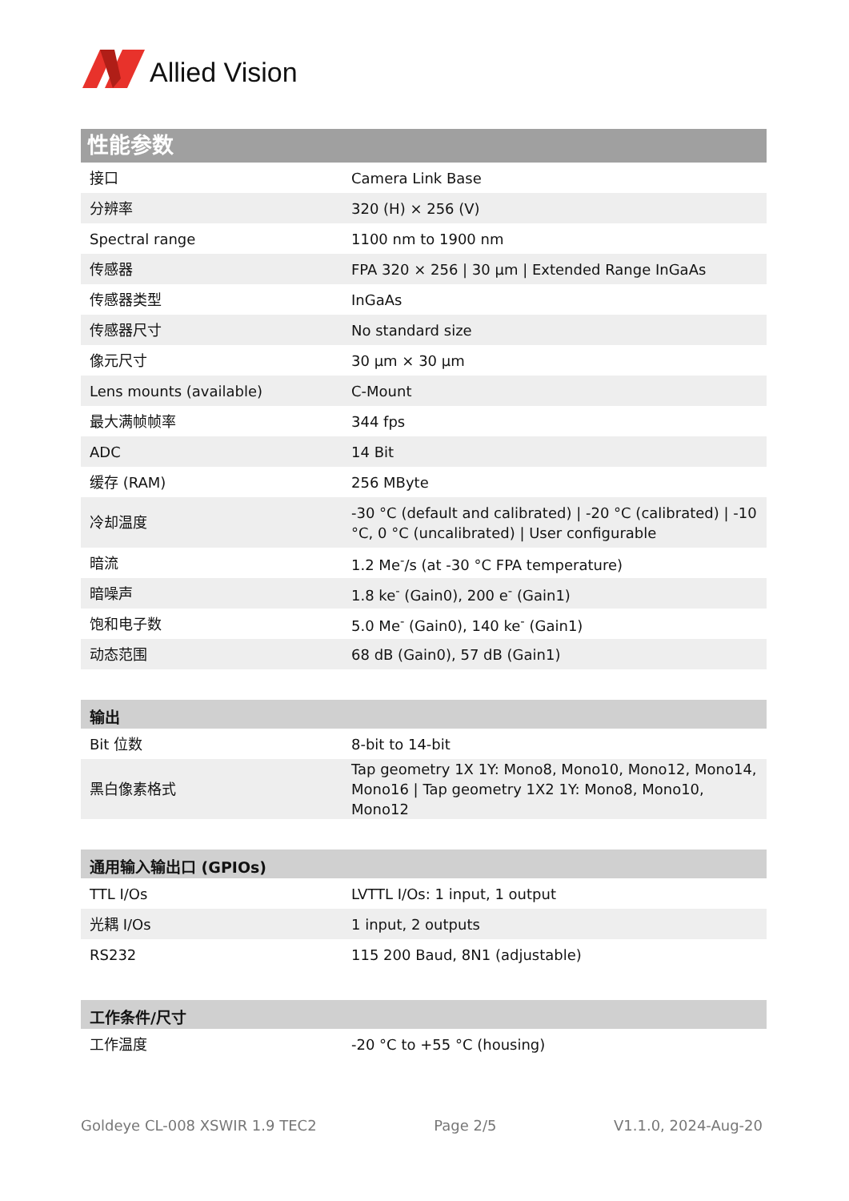Allied Vision
性能参数
| 接口 | Camera Link Base |
| 分辨率 | 320 (H) × 256 (V) |
| Spectral range | 1100 nm to 1900 nm |
| 传感器 | FPA 320 × 256 / 30 µm / Extended Range InGaAs |
| 传感器类型 | InGaAs |
| 传感器尺寸 | No standard size |
| 像元尺寸 | 30 µm × 30 µm |
| Lens mounts (available) | C-Mount |
| 最大满帧帧率 | 344 fps |
| ADC | 14 Bit |
| 缓存 (RAM) | 256 MByte |
| 冷却温度 | -30 °C (default and calibrated) / -20 °C (calibrated) / -10 °C, 0 °C (uncalibrated) / User configurable |
| 暗流 | 1.2 Me<sup>-</sup>/s (at -30 °C FPA temperature) |
| 暗噪声 | 1.8 ke<sup>-</sup> (Gain0), 200 e<sup>-</sup> (Gain1) |
| 饱和电子数 | 5.0 Me<sup>-</sup> (Gain0), 140 ke<sup>-</sup> (Gain1) |
| 动态范围 | 68 dB (Gain0), 57 dB (Gain1) |
| 输出 | |
| --- | --- |
| Bit 位数 | 8-bit to 14-bit |
| 黑白像素格式 | Tap geometry 1X 1Y: Mono8, Mono10, Mono12, Mono14, Mono16 / Tap geometry 1X2 1Y: Mono8, Mono10, Mono12 |
| 通用输入输出口 (GPIOs) | |
| --- | --- |
| TTL I/Os | LVTTL I/Os: 1 input, 1 output |
| 光耦 I/Os | 1 input, 2 outputs |
| RS232 | 115 200 Baud, 8N1 (adjustable) |
| 工作条件/尺寸 | |
| --- | --- |
| 工作温度 | -20 °C to +55 °C (housing) |
Goldeye CL-008 XSWIR 1.9 TEC2 Page 2/5 V1.1.0, 2024-Aug-20